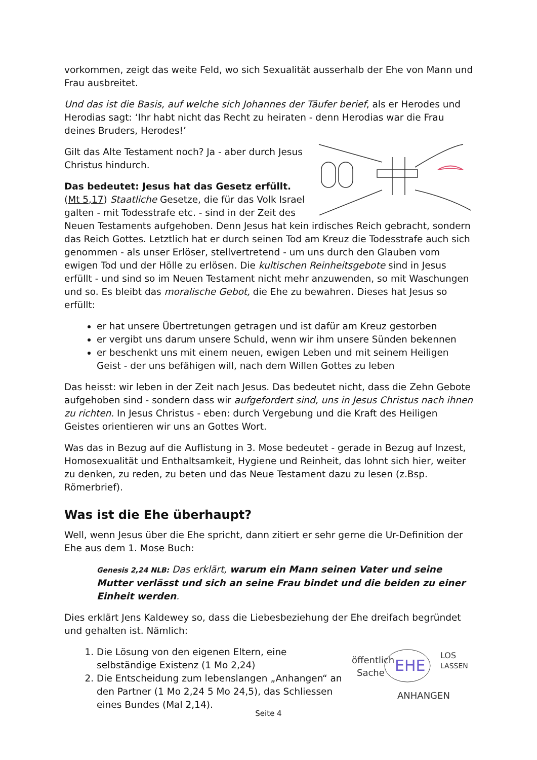vorkommen, zeigt das weite Feld, wo sich Sexualität ausserhalb der Ehe von Mann und Frau ausbreitet.
Und das ist die Basis, auf welche sich Johannes der Täufer berief, als er Herodes und Herodias sagt: ‘Ihr habt nicht das Recht zu heiraten - denn Herodias war die Frau deines Bruders, Herodes!’
Gilt das Alte Testament noch? Ja - aber durch Jesus Christus hindurch.
Das bedeutet: Jesus hat das Gesetz erfüllt.
(Mt 5,17) Staatliche Gesetze, die für das Volk Israel galten - mit Todesstrafe etc. - sind in der Zeit des Neuen Testaments aufgehoben. Denn Jesus hat kein irdisches Reich gebracht, sondern das Reich Gottes. Letztlich hat er durch seinen Tod am Kreuz die Todesstrafe auch sich genommen - als unser Erlöser, stellvertretend - um uns durch den Glauben vom ewigen Tod und der Hölle zu erlösen. Die kultischen Reinheitsgebote sind in Jesus erfüllt - und sind so im Neuen Testament nicht mehr anzuwenden, so mit Waschungen und so. Es bleibt das moralische Gebot, die Ehe zu bewahren. Dieses hat Jesus so erfüllt:
er hat unsere Übertretungen getragen und ist dafür am Kreuz gestorben
er vergibt uns darum unsere Schuld, wenn wir ihm unsere Sünden bekennen
er beschenkt uns mit einem neuen, ewigen Leben und mit seinem Heiligen Geist - der uns befähigen will, nach dem Willen Gottes zu leben
Das heisst: wir leben in der Zeit nach Jesus. Das bedeutet nicht, dass die Zehn Gebote aufgehoben sind - sondern dass wir aufgefordert sind, uns in Jesus Christus nach ihnen zu richten. In Jesus Christus - eben: durch Vergebung und die Kraft des Heiligen Geistes orientieren wir uns an Gottes Wort.
Was das in Bezug auf die Auflistung in 3. Mose bedeutet - gerade in Bezug auf Inzest, Homosexualität und Enthaltsamkeit, Hygiene und Reinheit, das lohnt sich hier, weiter zu denken, zu reden, zu beten und das Neue Testament dazu zu lesen (z.Bsp. Römerbrief).
Was ist die Ehe überhaupt?
Well, wenn Jesus über die Ehe spricht, dann zitiert er sehr gerne die Ur-Definition der Ehe aus dem 1. Mose Buch:
Genesis 2,24 NLB: Das erklärt, warum ein Mann seinen Vater und seine Mutter verlässt und sich an seine Frau bindet und die beiden zu einer Einheit werden.
Dies erklärt Jens Kaldewey so, dass die Liebesbeziehung der Ehe dreifach begründet und gehalten ist. Nämlich:
öffentlich
Sache
EHE
LOS
LASSEN
ANHANGEN
1. Die Lösung von den eigenen Eltern, eine selbständige Existenz (1 Mo 2,24)
2. Die Entscheidung zum lebenslangen „Anhangen“ an den Partner (1 Mo 2,24 5 Mo 24,5), das Schliessen eines Bundes (Mal 2,14).
Seite 4